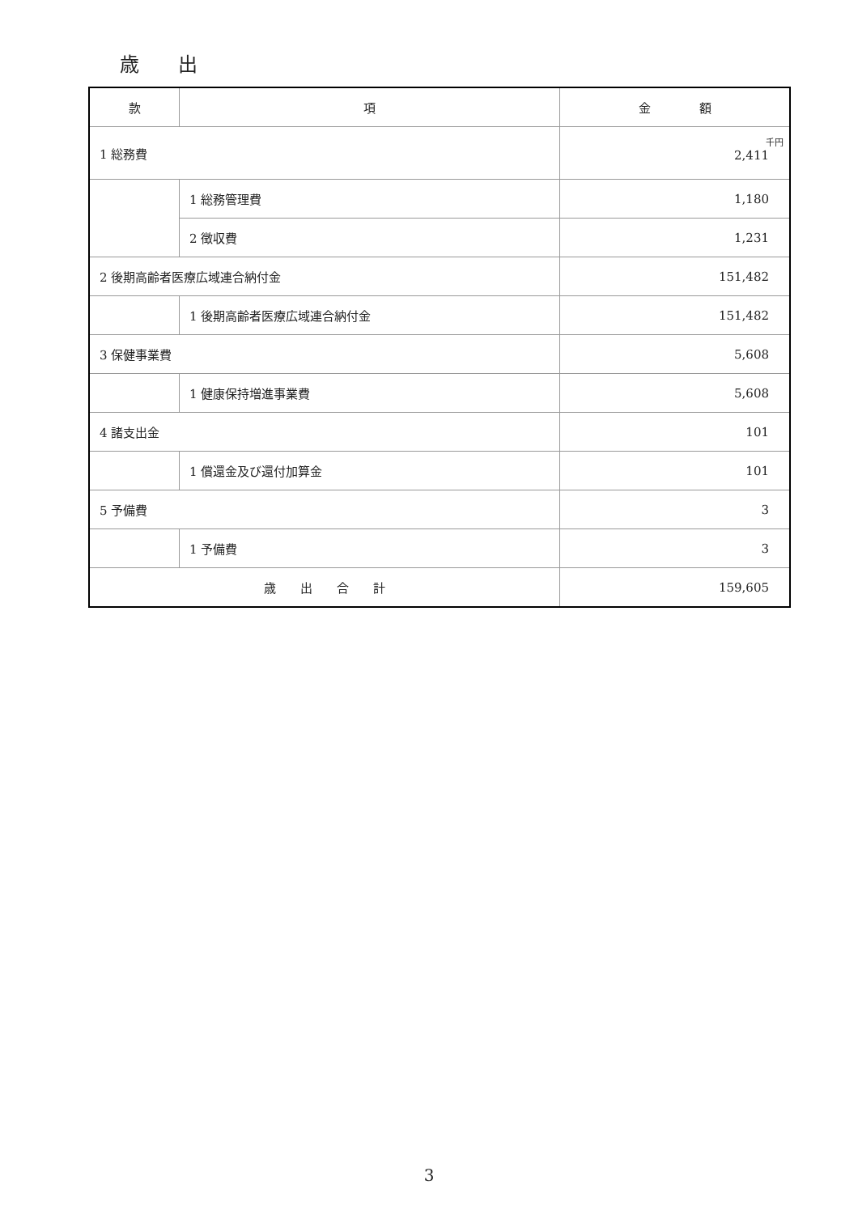歳　　出
| 款 | 項 | 金 額 |
| --- | --- | --- |
| 1 総務費 | | 千円 2,411 |
| | 1 総務管理費 | 1,180 |
| | 2 徴収費 | 1,231 |
| 2 後期高齢者医療広域連合納付金 | | 151,482 |
| | 1 後期高齢者医療広域連合納付金 | 151,482 |
| 3 保健事業費 | | 5,608 |
| | 1 健康保持増進事業費 | 5,608 |
| 4 諸支出金 | | 101 |
| | 1 償還金及び還付加算金 | 101 |
| 5 予備費 | | 3 |
| | 1 予備費 | 3 |
| 歳 出 合 計 | | 159,605 |
3